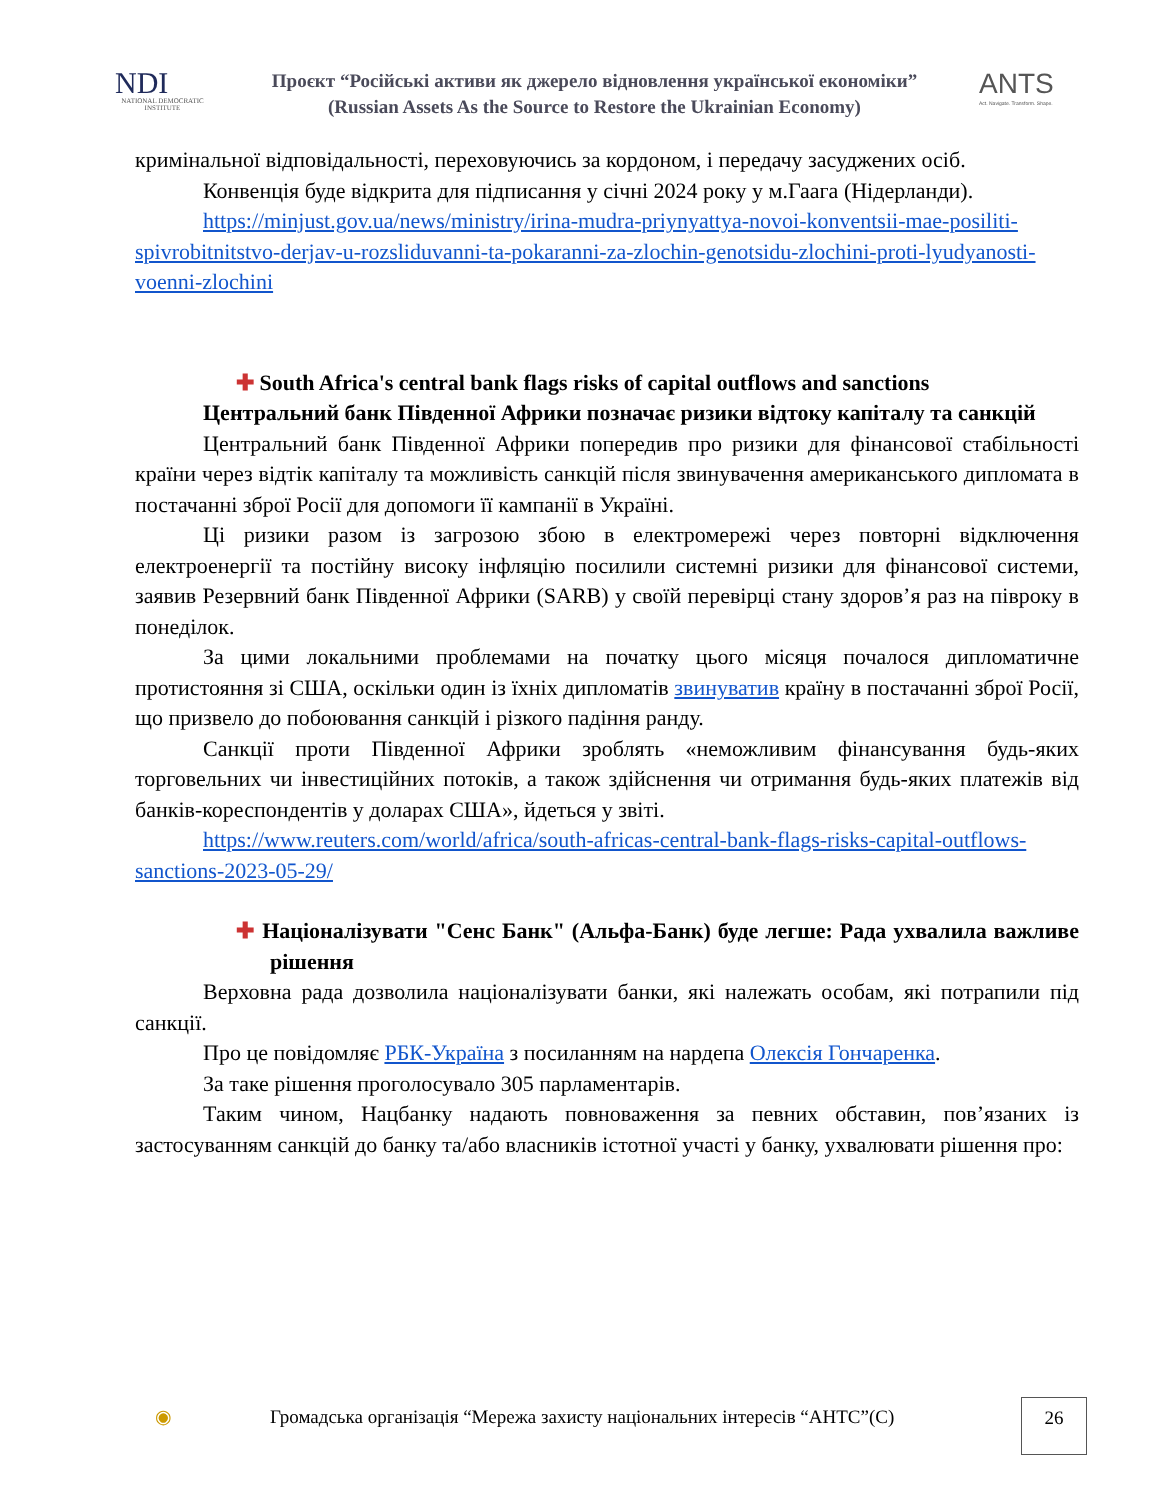NDI
NATIONAL DEMOCRATIC INSTITUTE
Проєкт “Російські активи як джерело відновлення української економіки”
(Russian Assets As the Source to Restore the Ukrainian Economy)
ANTS
Act. Navigate. Transform. Shape.
кримінальної відповідальності, переховуючись за кордоном, і передачу засуджених осіб.
Конвенція буде відкрита для підписання у січні 2024 року у м.Гаага (Нідерланди).
https://minjust.gov.ua/news/ministry/irina-mudra-priynyattya-novoi-konventsii-mae-posiliti-spivrobitnitstvo-derjav-u-rozsliduvanni-ta-pokaranni-za-zlochin-genotsidu-zlochini-proti-lyudyanosti-voenni-zlochini
✚ South Africa's central bank flags risks of capital outflows and sanctions
Центральний банк Південної Африки позначає ризики відтоку капіталу та санкцій
Центральний банк Південної Африки попередив про ризики для фінансової стабільності країни через відтік капіталу та можливість санкцій після звинувачення американського дипломата в постачанні зброї Росії для допомоги її кампанії в Україні.
Ці ризики разом із загрозою збою в електромережі через повторні відключення електроенергії та постійну високу інфляцію посилили системні ризики для фінансової системи, заявив Резервний банк Південної Африки (SARB) у своїй перевірці стану здоров’я раз на півроку в понеділок.
За цими локальними проблемами на початку цього місяця почалося дипломатичне протистояння зі США, оскільки один із їхніх дипломатів звинуватив країну в постачанні зброї Росії, що призвело до побоювання санкцій і різкого падіння ранду.
Санкції проти Південної Африки зроблять «неможливим фінансування будь-яких торговельних чи інвестиційних потоків, а також здійснення чи отримання будь-яких платежів від банків-кореспондентів у доларах США», йдеться у звіті.
https://www.reuters.com/world/africa/south-africas-central-bank-flags-risks-capital-outflows-sanctions-2023-05-29/
✚ Націоналізувати "Сенс Банк" (Альфа-Банк) буде легше: Рада ухвалила важливе рішення
Верховна рада дозволила націоналізувати банки, які належать особам, які потрапили під санкції.
Про це повідомляє РБК-Україна з посиланням на нардепа Олексія Гончаренка.
За таке рішення проголосувало 305 парламентарів.
Таким чином, Нацбанку надають повноваження за певних обставин, пов’язаних із застосуванням санкцій до банку та/або власників істотної участі у банку, ухвалювати рішення про:
◉
Громадська організація “Мережа захисту національних інтересів “АНТС”(С)
26